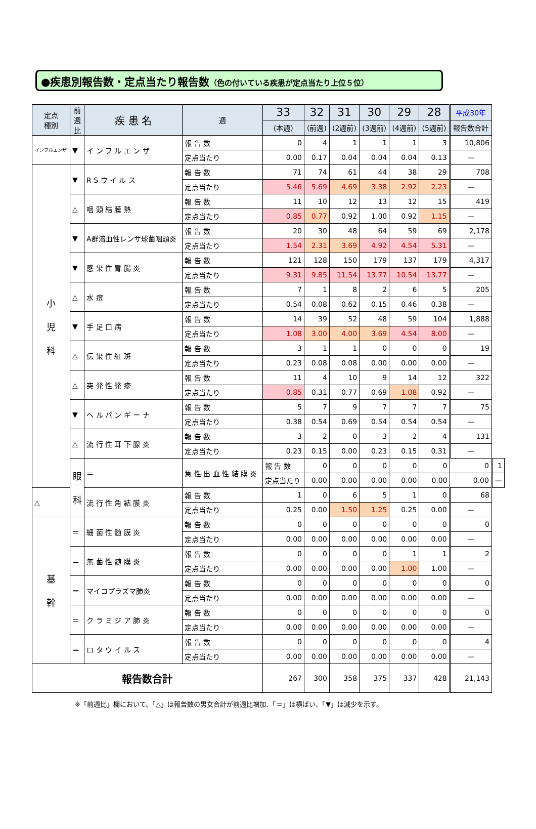●疾患別報告数・定点当たり報告数（色の付いている疾患が定点当たり上位５位）
| 定点 種別 | 前 週 比 | 疾 患 名 | 週 | 33 | 32 | 31 | 30 | 29 | 28 | 平成30年 | |
| --- | --- | --- | --- | --- | --- | --- | --- | --- | --- | --- | --- |
| | | | | (本週) | (前週) | (2週前) | (3週前) | (4週前) | (5週前) | 報告数合計 | |
| インフルエンザ | ▼ | イ ン フ ル エ ン ザ | 報 告 数 | 0 | 4 | 1 | 1 | 1 | 3 | 10,806 | |
| | | | 定点当たり | 0.00 | 0.17 | 0.04 | 0.04 | 0.04 | 0.13 | — | |
| 小 児 科 | ▼ | R S ウ イ ル ス | 報 告 数 | 71 | 74 | 61 | 44 | 38 | 29 | 708 | |
| | | | 定点当たり | 5.46 | 5.69 | 4.69 | 3.38 | 2.92 | 2.23 | — | |
| | △ | 咽 頭 結 膜 熱 | 報 告 数 | 11 | 10 | 12 | 13 | 12 | 15 | 419 | |
| | | | 定点当たり | 0.85 | 0.77 | 0.92 | 1.00 | 0.92 | 1.15 | — | |
| | ▼ | A群溶血性レンサ球菌咽頭炎 | 報 告 数 | 20 | 30 | 48 | 64 | 59 | 69 | 2,178 | |
| | | | 定点当たり | 1.54 | 2.31 | 3.69 | 4.92 | 4.54 | 5.31 | — | |
| | ▼ | 感 染 性 胃 腸 炎 | 報 告 数 | 121 | 128 | 150 | 179 | 137 | 179 | 4,317 | |
| | | | 定点当たり | 9.31 | 9.85 | 11.54 | 13.77 | 10.54 | 13.77 | — | |
| | △ | 水 痘 | 報 告 数 | 7 | 1 | 8 | 2 | 6 | 5 | 205 | |
| | | | 定点当たり | 0.54 | 0.08 | 0.62 | 0.15 | 0.46 | 0.38 | — | |
| | ▼ | 手 足 口 病 | 報 告 数 | 14 | 39 | 52 | 48 | 59 | 104 | 1,888 | |
| | | | 定点当たり | 1.08 | 3.00 | 4.00 | 3.69 | 4.54 | 8.00 | — | |
| | △ | 伝 染 性 紅 斑 | 報 告 数 | 3 | 1 | 1 | 0 | 0 | 0 | 19 | |
| | | | 定点当たり | 0.23 | 0.08 | 0.08 | 0.00 | 0.00 | 0.00 | — | |
| | △ | 突 発 性 発 疹 | 報 告 数 | 11 | 4 | 10 | 9 | 14 | 12 | 322 | |
| | | | 定点当たり | 0.85 | 0.31 | 0.77 | 0.69 | 1.08 | 0.92 | — | |
| | ▼ | ヘ ル パ ン ギ ー ナ | 報 告 数 | 5 | 7 | 9 | 7 | 7 | 7 | 75 | |
| | | | 定点当たり | 0.38 | 0.54 | 0.69 | 0.54 | 0.54 | 0.54 | — | |
| | △ | 流 行 性 耳 下 腺 炎 | 報 告 数 | 3 | 2 | 0 | 3 | 2 | 4 | 131 | |
| | | | 定点当たり | 0.23 | 0.15 | 0.00 | 0.23 | 0.15 | 0.31 | — | |
| | 眼 科 | ＝ | 急 性 出 血 性 結 膜 炎 | 報 告 数 | 0 | 0 | 0 | 0 | 0 | 0 | 1 |
| | | | | 定点当たり | 0.00 | 0.00 | 0.00 | 0.00 | 0.00 | 0.00 | — |
| △ | | 流 行 性 角 結 膜 炎 | 報 告 数 | 1 | 0 | 6 | 5 | 1 | 0 | 68 | |
| | | | 定点当たり | 0.25 | 0.00 | 1.50 | 1.25 | 0.25 | 0.00 | — | |
| 基 幹 | ＝ | 細 菌 性 髄 膜 炎 | 報 告 数 | 0 | 0 | 0 | 0 | 0 | 0 | 0 | |
| | | | 定点当たり | 0.00 | 0.00 | 0.00 | 0.00 | 0.00 | 0.00 | — | |
| | ＝ | 無 菌 性 髄 膜 炎 | 報 告 数 | 0 | 0 | 0 | 0 | 1 | 1 | 2 | |
| | | | 定点当たり | 0.00 | 0.00 | 0.00 | 0.00 | 1.00 | 1.00 | — | |
| | ＝ | マイコプラズマ肺炎 | 報 告 数 | 0 | 0 | 0 | 0 | 0 | 0 | 0 | |
| | | | 定点当たり | 0.00 | 0.00 | 0.00 | 0.00 | 0.00 | 0.00 | — | |
| | ＝ | ク ラ ミ ジ ア 肺 炎 | 報 告 数 | 0 | 0 | 0 | 0 | 0 | 0 | 0 | |
| | | | 定点当たり | 0.00 | 0.00 | 0.00 | 0.00 | 0.00 | 0.00 | — | |
| | ＝ | ロ タ ウ イ ル ス | 報 告 数 | 0 | 0 | 0 | 0 | 0 | 0 | 4 | |
| | | | 定点当たり | 0.00 | 0.00 | 0.00 | 0.00 | 0.00 | 0.00 | — | |
| 報告数合計 | | | | 267 | 300 | 358 | 375 | 337 | 428 | 21,143 | |
※「前週比」欄において、「△」は報告数の男女合計が前週比増加、「＝」は横ばい、「▼」は減少を示す。